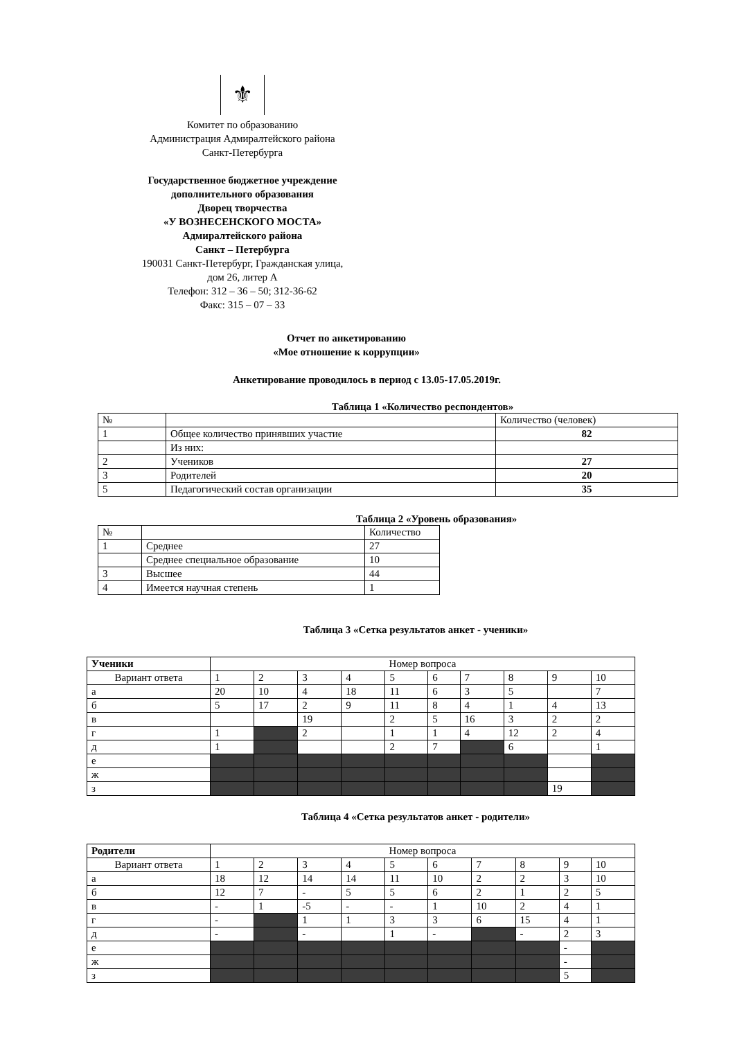⚜
Комитет по образованию
Администрация Адмиралтейского района
Санкт-Петербурга
Государственное бюджетное учреждение
дополнительного образования
Дворец творчества
«У ВОЗНЕСЕНСКОГО МОСТА»
Адмиралтейского района
Санкт – Петербурга
190031 Санкт-Петербург, Гражданская улица,
дом 26, литер А
Телефон: 312 – 36 – 50; 312-36-62
Факс: 315 – 07 – 33
Отчет по анкетированию
«Мое отношение к коррупции»
Анкетирование проводилось в период с 13.05-17.05.2019г.
Таблица 1 «Количество респондентов»
| № | | Количество (человек) |
| 1 | Общее количество принявших участие | 82 |
| | Из них: | |
| 2 | Учеников | 27 |
| 3 | Родителей | 20 |
| 5 | Педагогический состав организации | 35 |
Таблица 2 «Уровень образования»
| № | | Количество |
| 1 | Среднее | 27 |
| | Среднее специальное образование | 10 |
| 3 | Высшее | 44 |
| 4 | Имеется научная степень | 1 |
Таблица 3 «Сетка результатов анкет - ученики»
| Ученики | Номер вопроса | | | | | | | | | |
| Вариант ответа | 1 | 2 | 3 | 4 | 5 | 6 | 7 | 8 | 9 | 10 |
| а | 20 | 10 | 4 | 18 | 11 | 6 | 3 | 5 | | 7 |
| б | 5 | 17 | 2 | 9 | 11 | 8 | 4 | 1 | 4 | 13 |
| в | | | 19 | | 2 | 5 | 16 | 3 | 2 | 2 |
| г | 1 | | 2 | | 1 | 1 | 4 | 12 | 2 | 4 |
| д | 1 | | | | 2 | 7 | | 6 | | 1 |
| е | | | | | | | | | | |
| ж | | | | | | | | | | |
| з | | | | | | | | | 19 | |
Таблица 4 «Сетка результатов анкет - родители»
| Родители | Номер вопроса | | | | | | | | | |
| Вариант ответа | 1 | 2 | 3 | 4 | 5 | 6 | 7 | 8 | 9 | 10 |
| а | 18 | 12 | 14 | 14 | 11 | 10 | 2 | 2 | 3 | 10 |
| б | 12 | 7 | - | 5 | 5 | 6 | 2 | 1 | 2 | 5 |
| в | - | 1 | -5 | - | - | 1 | 10 | 2 | 4 | 1 |
| г | - | | 1 | 1 | 3 | 3 | 6 | 15 | 4 | 1 |
| д | - | | - | | 1 | - | | - | 2 | 3 |
| е | | | | | | | | | - | |
| ж | | | | | | | | | - | |
| з | | | | | | | | | 5 | |